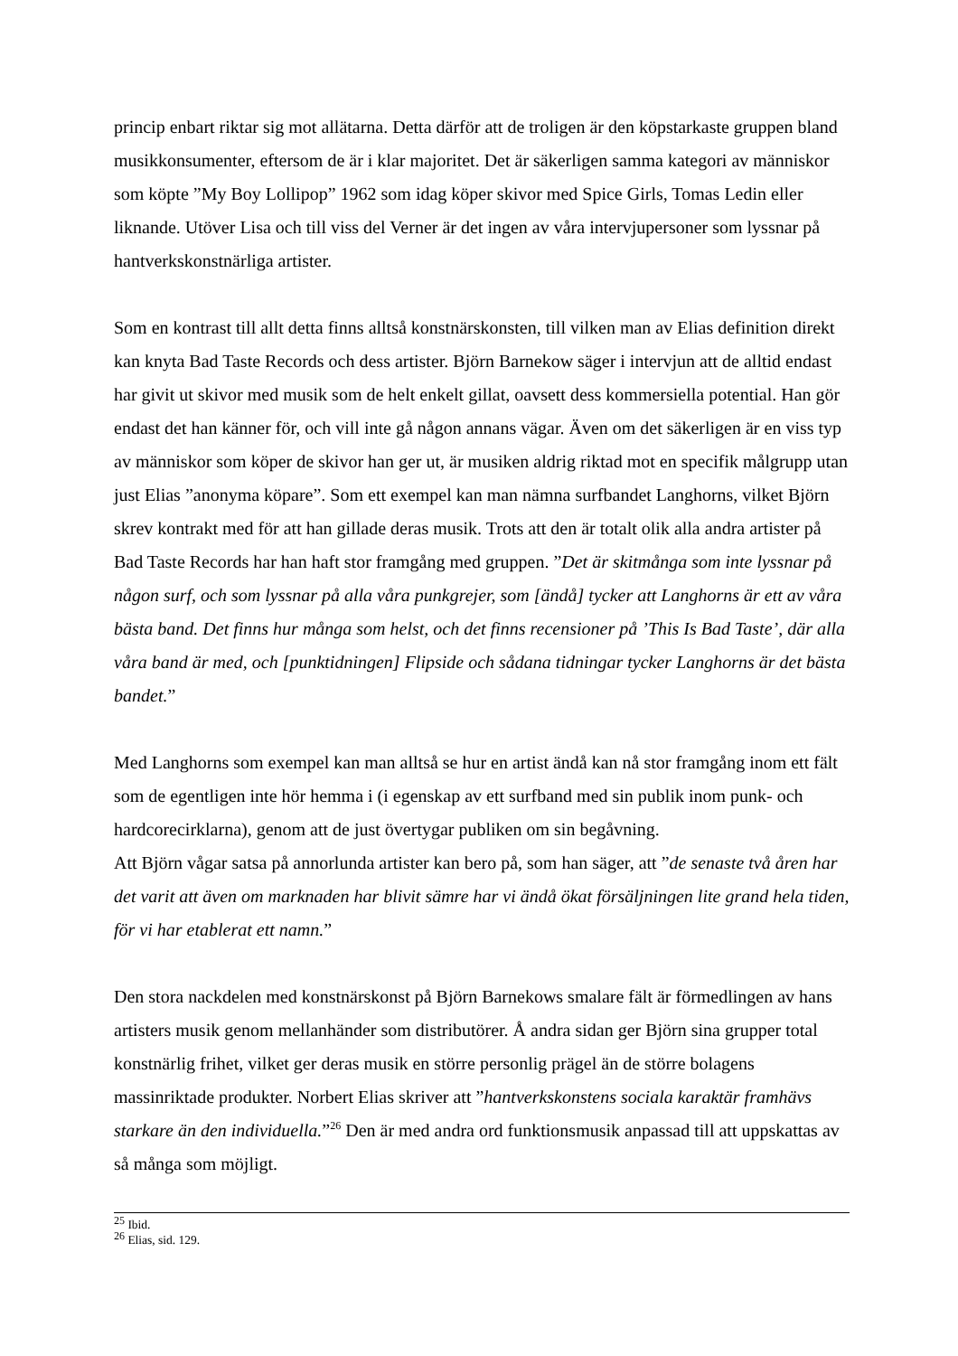princip enbart riktar sig mot allätarna. Detta därför att de troligen är den köpstarkaste gruppen bland musikkonsumenter, eftersom de är i klar majoritet. Det är säkerligen samma kategori av människor som köpte ”My Boy Lollipop” 1962 som idag köper skivor med Spice Girls, Tomas Ledin eller liknande. Utöver Lisa och till viss del Verner är det ingen av våra intervjupersoner som lyssnar på hantverkskonstnärliga artister.
Som en kontrast till allt detta finns alltså konstnärskonsten, till vilken man av Elias definition direkt kan knyta Bad Taste Records och dess artister. Björn Barnekow säger i intervjun att de alltid endast har givit ut skivor med musik som de helt enkelt gillat, oavsett dess kommersiella potential. Han gör endast det han känner för, och vill inte gå någon annans vägar. Även om det säkerligen är en viss typ av människor som köper de skivor han ger ut, är musiken aldrig riktad mot en specifik målgrupp utan just Elias ”anonyma köpare”. Som ett exempel kan man nämna surfbandet Langhorns, vilket Björn skrev kontrakt med för att han gillade deras musik. Trots att den är totalt olik alla andra artister på Bad Taste Records har han haft stor framgång med gruppen. ”Det är skitmånga som inte lyssnar på någon surf, och som lyssnar på alla våra punkgrejer, som [ändå] tycker att Langhorns är ett av våra bästa band. Det finns hur många som helst, och det finns recensioner på ’This Is Bad Taste’, där alla våra band är med, och [punktidningen] Flipside och sådana tidningar tycker Langhorns är det bästa bandet.”
Med Langhorns som exempel kan man alltså se hur en artist ändå kan nå stor framgång inom ett fält som de egentligen inte hör hemma i (i egenskap av ett surfband med sin publik inom punk- och hardcorecirklarna), genom att de just övertygar publiken om sin begåvning.
Att Björn vågar satsa på annorlunda artister kan bero på, som han säger, att ”de senaste två åren har det varit att även om marknaden har blivit sämre har vi ändå ökat försäljningen lite grand hela tiden, för vi har etablerat ett namn.”
Den stora nackdelen med konstnärskonst på Björn Barnekows smalare fält är förmedlingen av hans artisters musik genom mellanhänder som distributörer. Å andra sidan ger Björn sina grupper total konstnärlig frihet, vilket ger deras musik en större personlig prägel än de större bolagens massinriktade produkter. Norbert Elias skriver att ”hantverkskonstens sociala karaktär framhävs starkare än den individuella.”<sup>26</sup> Den är med andra ord funktionsmusik anpassad till att uppskattas av så många som möjligt.
<sup>25</sup> Ibid.
<sup>26</sup> Elias, sid. 129.